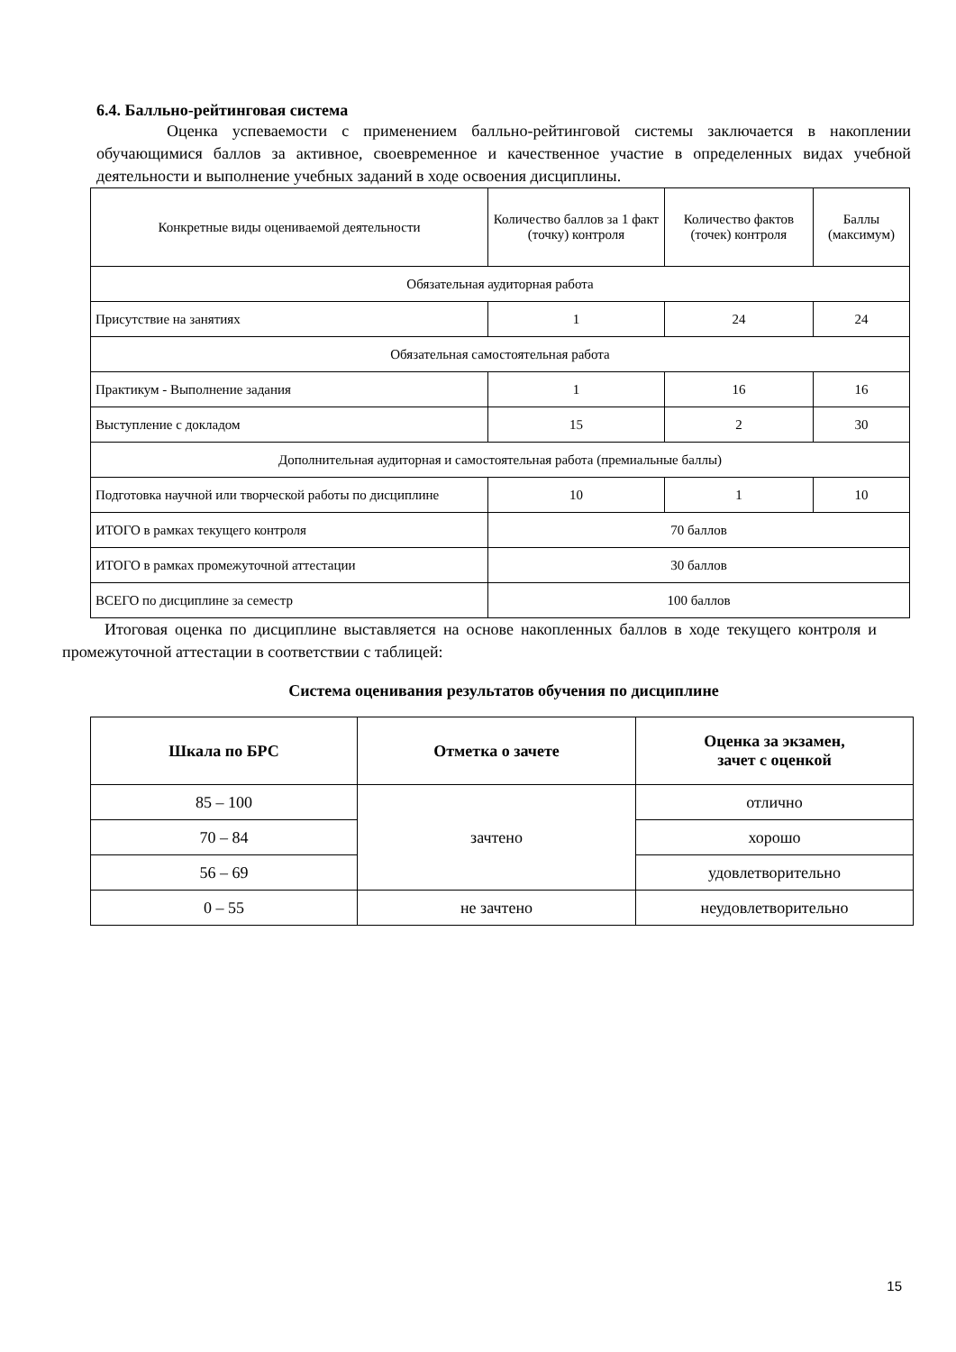6.4. Балльно-рейтинговая система
Оценка успеваемости с применением балльно-рейтинговой системы заключается в накоплении обучающимися баллов за активное, своевременное и качественное участие в определенных видах учебной деятельности и выполнение учебных заданий в ходе освоения дисциплины.
| Конкретные виды оцениваемой деятельности | Количество баллов за 1 факт (точку) контроля | Количество фактов (точек) контроля | Баллы (максимум) |
| Обязательная аудиторная работа | | | |
| Присутствие на занятиях | 1 | 24 | 24 |
| Обязательная самостоятельная работа | | | |
| Практикум - Выполнение задания | 1 | 16 | 16 |
| Выступление с докладом | 15 | 2 | 30 |
| Дополнительная аудиторная и самостоятельная работа (премиальные баллы) | | | |
| Подготовка научной или творческой работы по дисциплине | 10 | 1 | 10 |
| ИТОГО в рамках текущего контроля | 70 баллов | | |
| ИТОГО в рамках промежуточной аттестации | 30 баллов | | |
| ВСЕГО по дисциплине за семестр | 100 баллов | | |
Итоговая оценка по дисциплине выставляется на основе накопленных баллов в ходе текущего контроля и промежуточной аттестации в соответствии с таблицей:
Система оценивания результатов обучения по дисциплине
| Шкала по БРС | Отметка о зачете | Оценка за экзамен, зачет с оценкой |
| --- | --- | --- |
| 85 – 100 | зачтено | отлично |
| 70 – 84 | | хорошо |
| 56 – 69 | | удовлетворительно |
| 0 – 55 | не зачтено | неудовлетворительно |
15